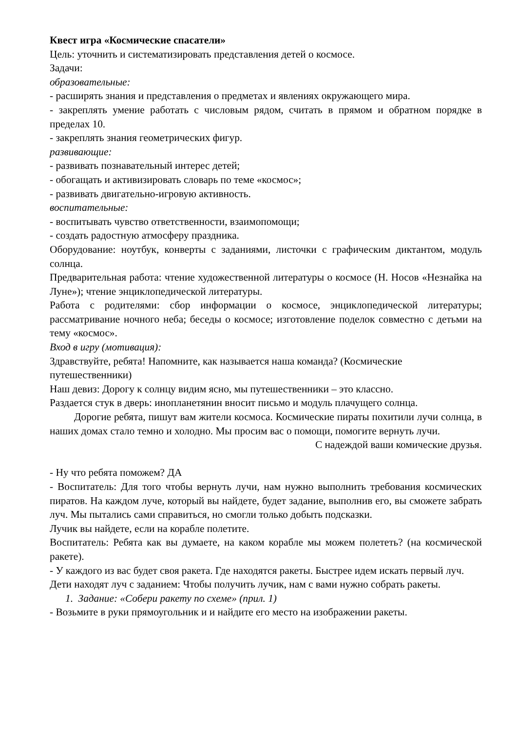Квест игра «Космические спасатели»
Цель: уточнить и систематизировать представления детей о космосе.
Задачи:
образовательные:
- расширять знания и представления о предметах и явлениях окружающего мира.
- закреплять умение работать с числовым рядом, считать в прямом и обратном порядке в пределах 10.
- закреплять знания геометрических фигур.
развивающие:
- развивать познавательный интерес детей;
- обогащать и активизировать словарь по теме «космос»;
- развивать двигательно-игровую активность.
воспитательные:
- воспитывать чувство ответственности, взаимопомощи;
- создать радостную атмосферу праздника.
Оборудование: ноутбук, конверты с заданиями, листочки с графическим диктантом, модуль солнца.
Предварительная работа: чтение художественной литературы о космосе (Н. Носов «Незнайка на Луне»); чтение энциклопедической литературы.
Работа с родителями: сбор информации о космосе, энциклопедической литературы; рассматривание ночного неба; беседы о космосе; изготовление поделок совместно с детьми на тему «космос».
Вход в игру (мотивация):
Здравствуйте, ребята! Напомните, как называется наша команда? (Космические путешественники)
Наш девиз: Дорогу к солнцу видим ясно, мы путешественники – это классно.
Раздается стук в дверь: инопланетянин вносит письмо и модуль плачущего солнца.
Дорогие ребята, пишут вам жители космоса. Космические пираты похитили лучи солнца, в наших домах стало темно и холодно. Мы просим вас о помощи, помогите вернуть лучи.
С надеждой ваши комические друзья.
- Ну что ребята поможем? ДА
- Воспитатель: Для того чтобы вернуть лучи, нам нужно выполнить требования космических пиратов. На каждом луче, который вы найдете, будет задание, выполнив его, вы сможете забрать луч. Мы пытались сами справиться, но смогли только добыть подсказки.
Лучик вы найдете, если на корабле полетите.
Воспитатель: Ребята как вы думаете, на каком корабле мы можем полететь? (на космической ракете).
- У каждого из вас будет своя ракета. Где находятся ракеты. Быстрее идем искать первый луч.
Дети находят луч с заданием: Чтобы получить лучик, нам с вами нужно собрать ракеты.
1. Задание: «Собери ракету по схеме» (прил. 1)
- Возьмите в руки прямоугольник и и найдите его место на изображении ракеты.